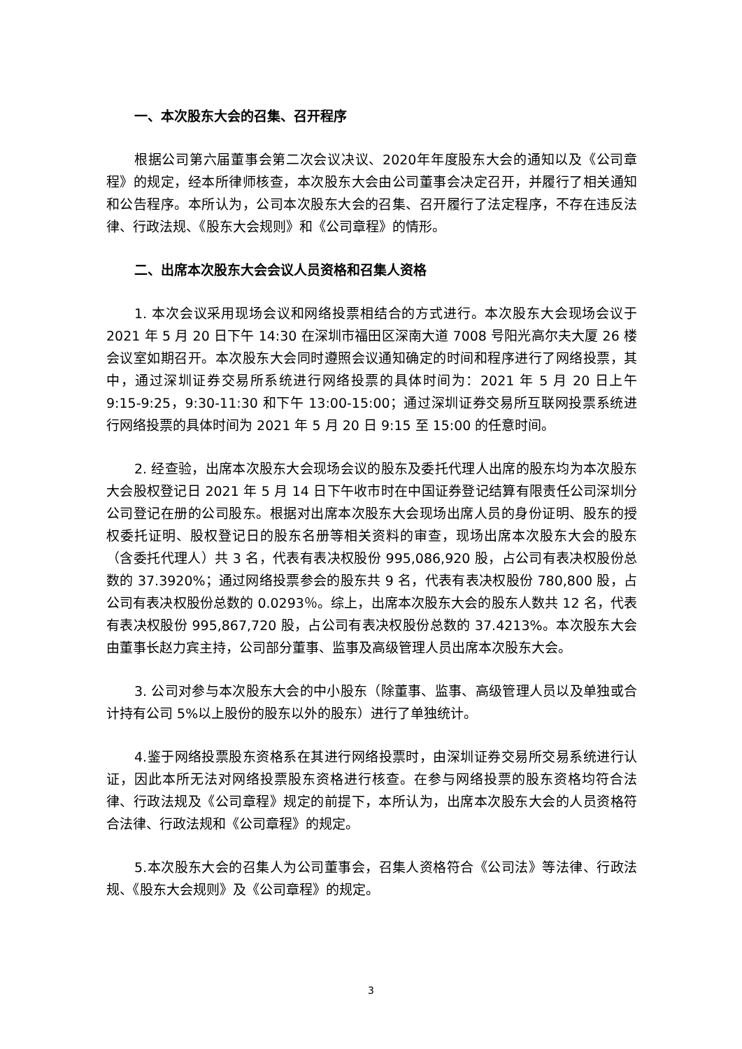一、本次股东大会的召集、召开程序
根据公司第六届董事会第二次会议决议、2020年年度股东大会的通知以及《公司章程》的规定，经本所律师核查，本次股东大会由公司董事会决定召开，并履行了相关通知和公告程序。本所认为，公司本次股东大会的召集、召开履行了法定程序，不存在违反法律、行政法规、《股东大会规则》和《公司章程》的情形。
二、出席本次股东大会会议人员资格和召集人资格
1. 本次会议采用现场会议和网络投票相结合的方式进行。本次股东大会现场会议于 2021 年 5 月 20 日下午 14:30 在深圳市福田区深南大道 7008 号阳光高尔夫大厦 26 楼会议室如期召开。本次股东大会同时遵照会议通知确定的时间和程序进行了网络投票，其中，通过深圳证券交易所系统进行网络投票的具体时间为：2021 年 5 月 20 日上午 9:15-9:25，9:30-11:30 和下午 13:00-15:00；通过深圳证券交易所互联网投票系统进行网络投票的具体时间为 2021 年 5 月 20 日 9:15 至 15:00 的任意时间。
2. 经查验，出席本次股东大会现场会议的股东及委托代理人出席的股东均为本次股东大会股权登记日 2021 年 5 月 14 日下午收市时在中国证券登记结算有限责任公司深圳分公司登记在册的公司股东。根据对出席本次股东大会现场出席人员的身份证明、股东的授权委托证明、股权登记日的股东名册等相关资料的审查，现场出席本次股东大会的股东（含委托代理人）共 3 名，代表有表决权股份 995,086,920 股，占公司有表决权股份总数的 37.3920%；通过网络投票参会的股东共 9 名，代表有表决权股份 780,800 股，占公司有表决权股份总数的 0.0293％。综上，出席本次股东大会的股东人数共 12 名，代表有表决权股份 995,867,720 股，占公司有表决权股份总数的 37.4213%。本次股东大会由董事长赵力宾主持，公司部分董事、监事及高级管理人员出席本次股东大会。
3. 公司对参与本次股东大会的中小股东（除董事、监事、高级管理人员以及单独或合计持有公司 5%以上股份的股东以外的股东）进行了单独统计。
4.鉴于网络投票股东资格系在其进行网络投票时，由深圳证券交易所交易系统进行认证，因此本所无法对网络投票股东资格进行核查。在参与网络投票的股东资格均符合法律、行政法规及《公司章程》规定的前提下，本所认为，出席本次股东大会的人员资格符合法律、行政法规和《公司章程》的规定。
5.本次股东大会的召集人为公司董事会，召集人资格符合《公司法》等法律、行政法规、《股东大会规则》及《公司章程》的规定。
3